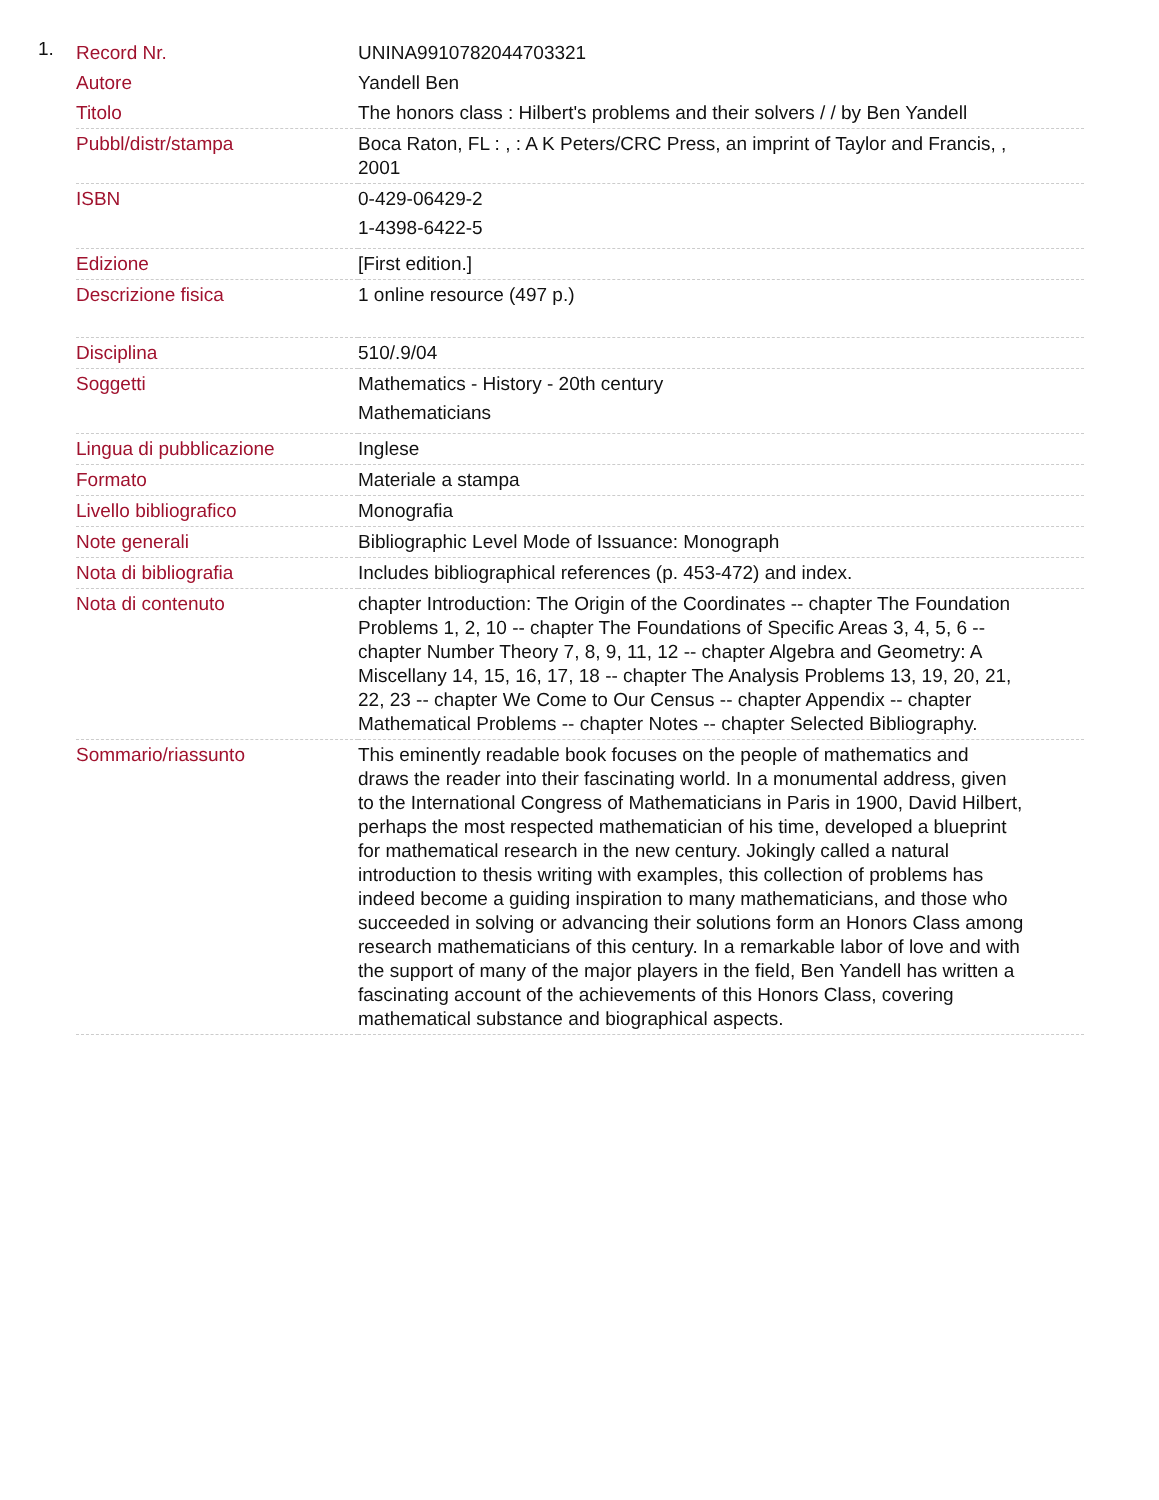1.
| Record Nr. | UNINA9910782044703321 |
| Autore | Yandell Ben |
| Titolo | The honors class : Hilbert's problems and their solvers / / by Ben Yandell |
| Pubbl/distr/stampa | Boca Raton, FL : , : A K Peters/CRC Press, an imprint of Taylor and Francis, , 2001 |
| ISBN | 0-429-06429-2 1-4398-6422-5 |
| Edizione | [First edition.] |
| Descrizione fisica | 1 online resource (497 p.) |
| Disciplina | 510/.9/04 |
| Soggetti | Mathematics - History - 20th century Mathematicians |
| Lingua di pubblicazione | Inglese |
| Formato | Materiale a stampa |
| Livello bibliografico | Monografia |
| Note generali | Bibliographic Level Mode of Issuance: Monograph |
| Nota di bibliografia | Includes bibliographical references (p. 453-472) and index. |
| Nota di contenuto | chapter Introduction: The Origin of the Coordinates -- chapter The Foundation Problems 1, 2, 10 -- chapter The Foundations of Specific Areas 3, 4, 5, 6 -- chapter Number Theory 7, 8, 9, 11, 12 -- chapter Algebra and Geometry: A Miscellany 14, 15, 16, 17, 18 -- chapter The Analysis Problems 13, 19, 20, 21, 22, 23 -- chapter We Come to Our Census -- chapter Appendix -- chapter Mathematical Problems -- chapter Notes -- chapter Selected Bibliography. |
| Sommario/riassunto | This eminently readable book focuses on the people of mathematics and draws the reader into their fascinating world. In a monumental address, given to the International Congress of Mathematicians in Paris in 1900, David Hilbert, perhaps the most respected mathematician of his time, developed a blueprint for mathematical research in the new century. Jokingly called a natural introduction to thesis writing with examples, this collection of problems has indeed become a guiding inspiration to many mathematicians, and those who succeeded in solving or advancing their solutions form an Honors Class among research mathematicians of this century. In a remarkable labor of love and with the support of many of the major players in the field, Ben Yandell has written a fascinating account of the achievements of this Honors Class, covering mathematical substance and biographical aspects. |